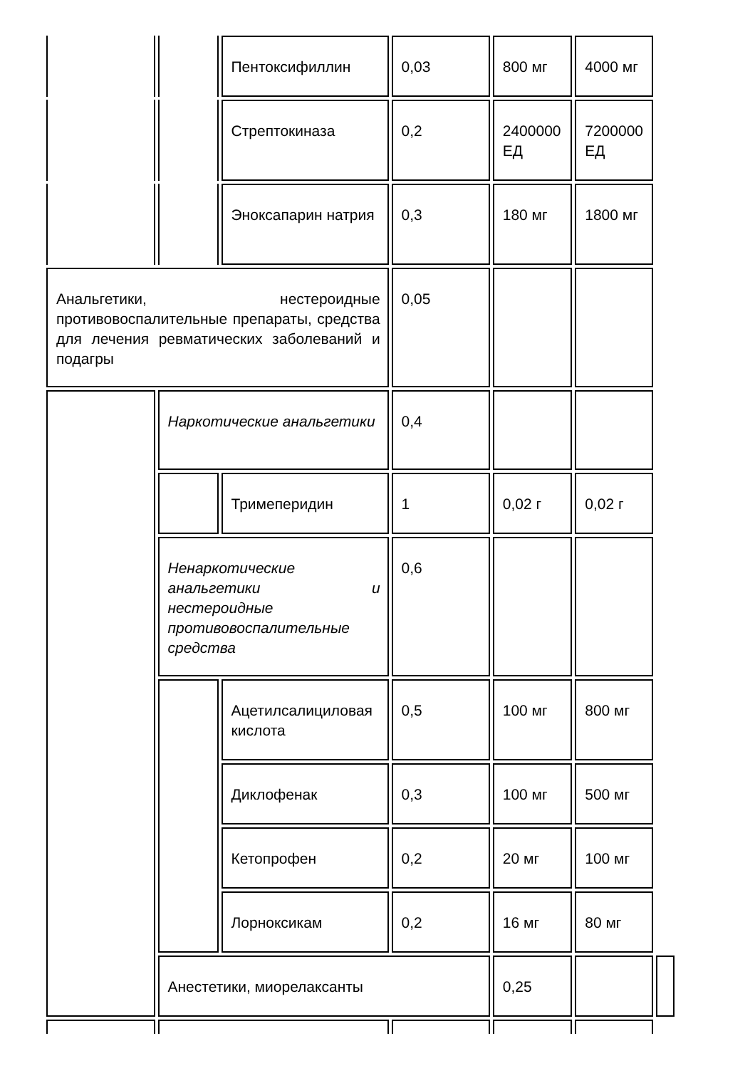| | | Пентоксифиллин | 0,03 | 800 мг | 4000 мг | |
| | | Стрептокиназа | 0,2 | 2400000 ЕД | 7200000 ЕД | |
| | | Эноксапарин натрия | 0,3 | 180 мг | 1800 мг | |
| Анальгетики, нестероидные противовоспалительные препараты, средства для лечения ревматических заболеваний и подагры | | | 0,05 | | | |
| | Наркотические анальгетики | | 0,4 | | | |
| | | Тримеперидин | 1 | 0,02 г | 0,02 г | |
| | Ненаркотические анальгетики и нестероидные противовоспалительные средства | | 0,6 | | | |
| | | Ацетилсалициловая кислота | 0,5 | 100 мг | 800 мг | |
| | | Диклофенак | 0,3 | 100 мг | 500 мг | |
| | | Кетопрофен | 0,2 | 20 мг | 100 мг | |
| | | Лорноксикам | 0,2 | 16 мг | 80 мг | |
| | Анестетики, миорелаксанты | | | 0,25 | | |